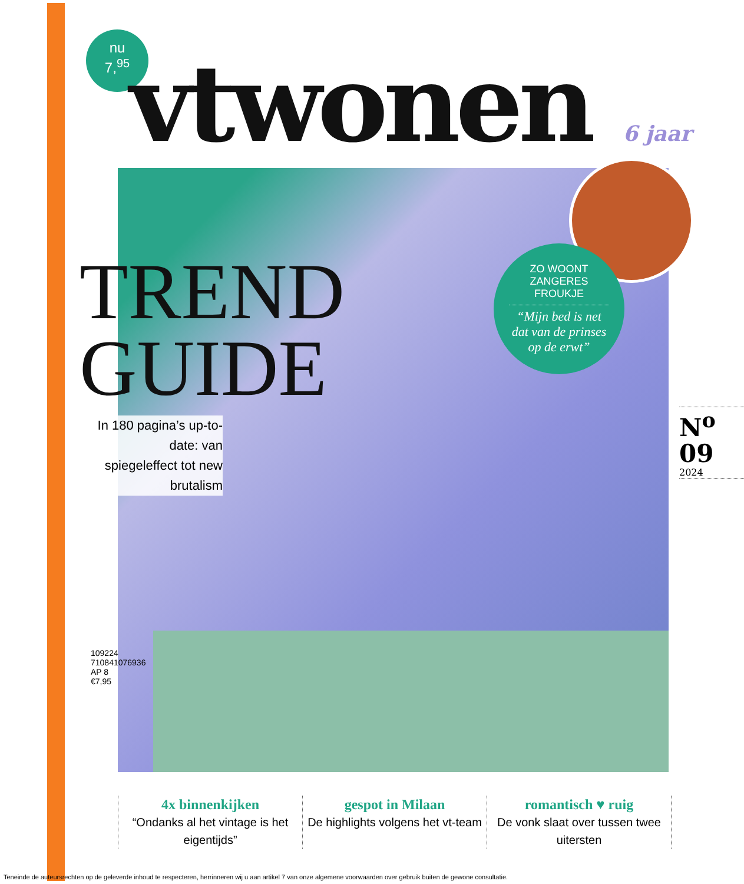nu
7,<sup>95</sup>
vtwonen 6 jaar
TREND
GUIDE
In 180 pagina’s up-to-date: van spiegeleffect tot new brutalism
ZO WOONT
ZANGERES
FROUKJE
“Mijn bed is net dat van de prinses op de erwt”
N<sup>o</sup>
09
2024
109224
710841076936
AP 8
€7,95
4x binnenkijken
“Ondanks al het vintage is het eigentijds”
gespot in Milaan
De highlights volgens het vt-team
romantisch ♥ ruig
De vonk slaat over tussen twee uitersten
Teneinde de auteursrechten op de geleverde inhoud te respecteren, herrinneren wij u aan artikel 7 van onze algemene voorwaarden over gebruik buiten de gewone consultatie.